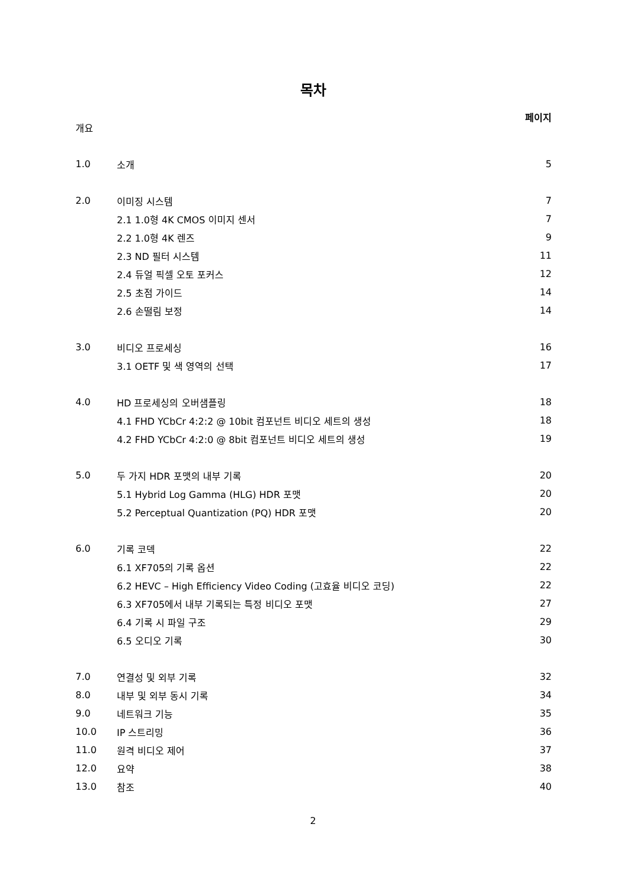목차
페이지
| 개요 | | |
| 1.0 | 소개 | 5 |
| 2.0 | 이미징 시스템 | 7 |
| | 2.1 1.0형 4K CMOS 이미지 센서 | 7 |
| | 2.2 1.0형 4K 렌즈 | 9 |
| | 2.3 ND 필터 시스템 | 11 |
| | 2.4 듀얼 픽셀 오토 포커스 | 12 |
| | 2.5 초점 가이드 | 14 |
| | 2.6 손떨림 보정 | 14 |
| 3.0 | 비디오 프로세싱 | 16 |
| | 3.1 OETF 및 색 영역의 선택 | 17 |
| 4.0 | HD 프로세싱의 오버샘플링 | 18 |
| | 4.1 FHD YCbCr 4:2:2 @ 10bit 컴포넌트 비디오 세트의 생성 | 18 |
| | 4.2 FHD YCbCr 4:2:0 @ 8bit 컴포넌트 비디오 세트의 생성 | 19 |
| 5.0 | 두 가지 HDR 포맷의 내부 기록 | 20 |
| | 5.1 Hybrid Log Gamma (HLG) HDR 포맷 | 20 |
| | 5.2 Perceptual Quantization (PQ) HDR 포맷 | 20 |
| 6.0 | 기록 코덱 | 22 |
| | 6.1 XF705의 기록 옵션 | 22 |
| | 6.2 HEVC – High Efficiency Video Coding (고효율 비디오 코딩) | 22 |
| | 6.3 XF705에서 내부 기록되는 특정 비디오 포맷 | 27 |
| | 6.4 기록 시 파일 구조 | 29 |
| | 6.5 오디오 기록 | 30 |
| 7.0 | 연결성 및 외부 기록 | 32 |
| 8.0 | 내부 및 외부 동시 기록 | 34 |
| 9.0 | 네트워크 기능 | 35 |
| 10.0 | IP 스트리밍 | 36 |
| 11.0 | 원격 비디오 제어 | 37 |
| 12.0 | 요약 | 38 |
| 13.0 | 참조 | 40 |
2